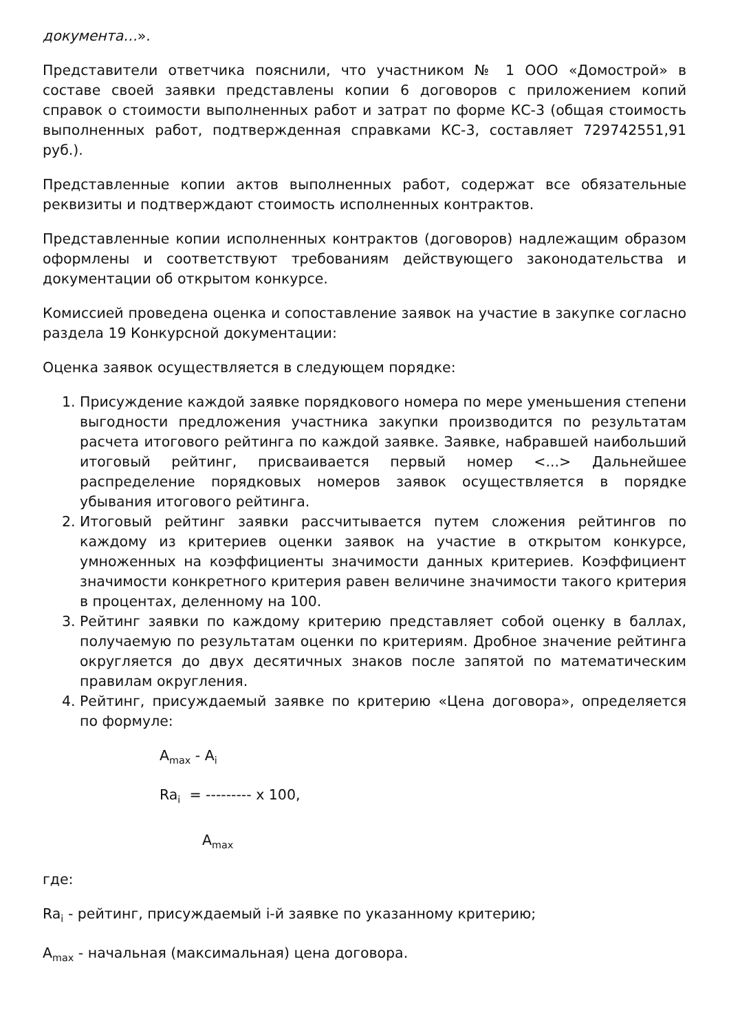документа…».
Представители ответчика пояснили, что участником № 1 ООО «Домострой» в составе своей заявки представлены копии 6 договоров с приложением копий справок о стоимости выполненных работ и затрат по форме КС-3 (общая стоимость выполненных работ, подтвержденная справками КС-3, составляет 729742551,91 руб.).
Представленные копии актов выполненных работ, содержат все обязательные реквизиты и подтверждают стоимость исполненных контрактов.
Представленные копии исполненных контрактов (договоров) надлежащим образом оформлены и соответствуют требованиям действующего законодательства и документации об открытом конкурсе.
Комиссией проведена оценка и сопоставление заявок на участие в закупке согласно раздела 19 Конкурсной документации:
Оценка заявок осуществляется в следующем порядке:
1. Присуждение каждой заявке порядкового номера по мере уменьшения степени выгодности предложения участника закупки производится по результатам расчета итогового рейтинга по каждой заявке. Заявке, набравшей наибольший итоговый рейтинг, присваивается первый номер <...> Дальнейшее распределение порядковых номеров заявок осуществляется в порядке убывания итогового рейтинга.
2. Итоговый рейтинг заявки рассчитывается путем сложения рейтингов по каждому из критериев оценки заявок на участие в открытом конкурсе, умноженных на коэффициенты значимости данных критериев. Коэффициент значимости конкретного критерия равен величине значимости такого критерия в процентах, деленному на 100.
3. Рейтинг заявки по каждому критерию представляет собой оценку в баллах, получаемую по результатам оценки по критериям. Дробное значение рейтинга округляется до двух десятичных знаков после запятой по математическим правилам округления.
4. Рейтинг, присуждаемый заявке по критерию «Цена договора», определяется по формуле:
A<sub>max</sub> - A<sub>i</sub>
Ra<sub>i</sub> = --------- x 100,
A<sub>max</sub>
где:
Ra<sub>i</sub> - рейтинг, присуждаемый i-й заявке по указанному критерию;
A<sub>max</sub> - начальная (максимальная) цена договора.